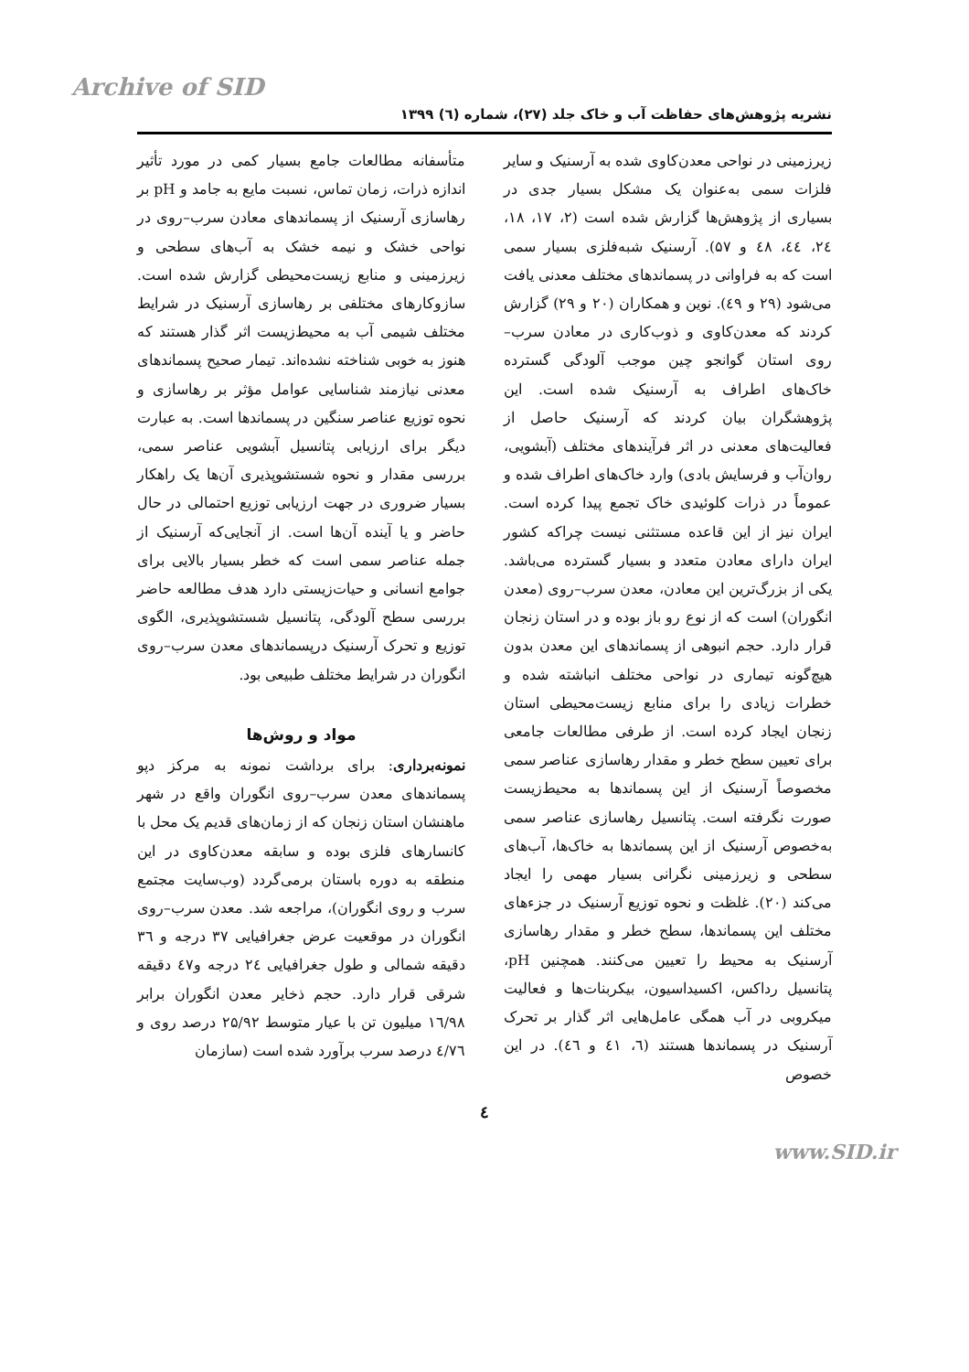Archive of SID
نشریه پژوهش‌های حفاظت آب و خاک جلد (۲۷)، شماره (٦) ۱۳۹۹
زیرزمینی در نواحی معدن‌کاوی شده به آرسنیک و سایر فلزات سمی به‌عنوان یک مشکل بسیار جدی در بسیاری از پژوهش‌ها گزارش شده است (۲، ۱۷، ۱۸، ۲٤، ٤٤، ٤۸ و ۵۷). آرسنیک شبه‌فلزی بسیار سمی است که به فراوانی در پسماندهای مختلف معدنی یافت می‌شود (۲۹ و ٤۹). نوین و همکاران (۲۰ و ۲۹) گزارش کردند که معدن‌کاوی و ذوب‌کاری در معادن سرب–روی استان گوانجو چین موجب آلودگی گسترده خاک‌های اطراف به آرسنیک شده است. این پژوهشگران بیان کردند که آرسنیک حاصل از فعالیت‌های معدنی در اثر فرآیندهای مختلف (آبشویی، روان‌آب و فرسایش بادی) وارد خاک‌های اطراف شده و عموماً در ذرات کلوئیدی خاک تجمع پیدا کرده است. ایران نیز از این قاعده مستثنی نیست چراکه کشور ایران دارای معادن متعدد و بسیار گسترده می‌باشد. یکی از بزرگ‌ترین این معادن، معدن سرب–روی (معدن انگوران) است که از نوع رو باز بوده و در استان زنجان قرار دارد. حجم انبوهی از پسماندهای این معدن بدون هیچ‌گونه تیماری در نواحی مختلف انباشته شده و خطرات زیادی را برای منابع زیست‌محیطی استان زنجان ایجاد کرده است. از طرفی مطالعات جامعی برای تعیین سطح خطر و مقدار رهاسازی عناصر سمی مخصوصاً آرسنیک از این پسماندها به محیط‌زیست صورت نگرفته است. پتانسیل رهاسازی عناصر سمی به‌خصوص آرسنیک از این پسماندها به خاک‌ها، آب‌های سطحی و زیرزمینی نگرانی بسیار مهمی را ایجاد می‌کند (۲۰). غلظت و نحوه توزیع آرسنیک در جزءهای مختلف این پسماندها، سطح خطر و مقدار رهاسازی آرسنیک به محیط را تعیین می‌کنند. همچنین pH، پتانسیل رداکس، اکسیداسیون، بیکربنات‌ها و فعالیت میکروبی در آب همگی عامل‌هایی اثر گذار بر تحرک آرسنیک در پسماندها هستند (٦، ٤۱ و ٤٦). در این خصوص
متأسفانه مطالعات جامع بسیار کمی در مورد تأثیر اندازه ذرات، زمان تماس، نسبت مایع به جامد و pH بر رهاسازی آرسنیک از پسماندهای معادن سرب–روی در نواحی خشک و نیمه خشک به آب‌های سطحی و زیرزمینی و منابع زیست‌محیطی گزارش شده است. سازوکارهای مختلفی بر رهاسازی آرسنیک در شرایط مختلف شیمی آب به محیط‌زیست اثر گذار هستند که هنوز به خوبی شناخته نشده‌اند. تیمار صحیح پسماندهای معدنی نیازمند شناسایی عوامل مؤثر بر رهاسازی و نحوه توزیع عناصر سنگین در پسماندها است. به عبارت دیگر برای ارزیابی پتانسیل آبشویی عناصر سمی، بررسی مقدار و نحوه شستشوپذیری آن‌ها یک راهکار بسیار ضروری در جهت ارزیابی توزیع احتمالی در حال حاضر و یا آینده آن‌ها است. از آنجایی‌که آرسنیک از جمله عناصر سمی است که خطر بسیار بالایی برای جوامع انسانی و حیات‌زیستی دارد هدف مطالعه حاضر بررسی سطح آلودگی، پتانسیل شستشوپذیری، الگوی توزیع و تحرک آرسنیک درپسماندهای معدن سرب–روی انگوران در شرایط مختلف طبیعی بود.
مواد و روش‌ها
نمونه‌برداری: برای برداشت نمونه به مرکز دپو پسماندهای معدن سرب–روی انگوران واقع در شهر ماهنشان استان زنجان که از زمان‌های قدیم یک محل با کانسارهای فلزی بوده و سابقه معدن‌کاوی در این منطقه به دوره باستان برمی‌گردد (وب‌سایت مجتمع سرب و روی انگوران)، مراجعه شد. معدن سرب–روی انگوران در موقعیت عرض جغرافیایی ۳۷ درجه و ۳٦ دقیقه شمالی و طول جغرافیایی ۲٤ درجه و٤۷ دقیقه شرقی قرار دارد. حجم ذخایر معدن انگوران برابر ۱٦/۹۸ میلیون تن با عیار متوسط ۲۵/۹۲ درصد روی و ٤/۷٦ درصد سرب برآورد شده است (سازمان
٤
www.SID.ir